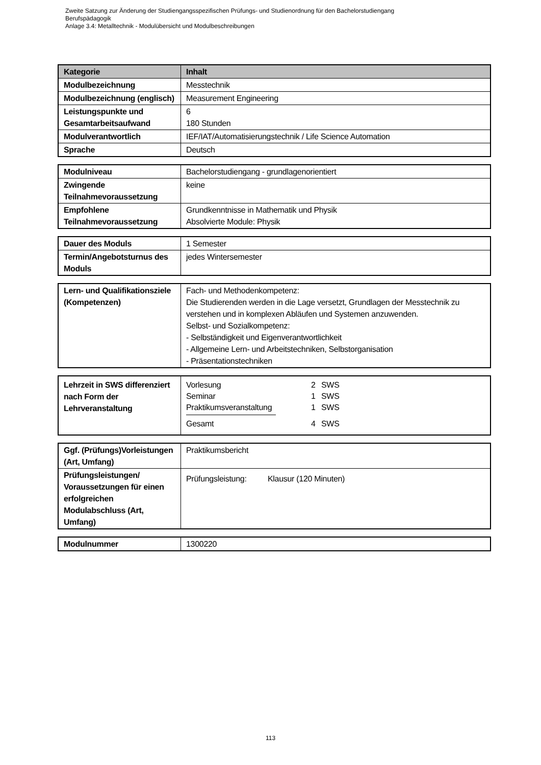Zweite Satzung zur Änderung der Studiengangsspezifischen Prüfungs- und Studienordnung für den Bachelorstudiengang
Berufspädagogik
Anlage 3.4: Metalltechnik - Modulübersicht und Modulbeschreibungen
| Kategorie | Inhalt |
| --- | --- |
| Modulbezeichnung | Messtechnik |
| Modulbezeichnung (englisch) | Measurement Engineering |
| Leistungspunkte und Gesamtarbeitsaufwand | 6 180 Stunden |
| Modulverantwortlich | IEF/IAT/Automatisierungstechnik / Life Science Automation |
| Sprache | Deutsch |
| Modulniveau | Bachelorstudiengang - grundlagenorientiert |
| Zwingende Teilnahmevoraussetzung | keine |
| Empfohlene Teilnahmevoraussetzung | Grundkenntnisse in Mathematik und Physik Absolvierte Module: Physik |
| Dauer des Moduls | 1 Semester |
| Termin/Angebotsturnus des Moduls | jedes Wintersemester |
| Lern- und Qualifikationsziele (Kompetenzen) | Fach- und Methodenkompetenz: Die Studierenden werden in die Lage versetzt, Grundlagen der Messtechnik zu verstehen und in komplexen Abläufen und Systemen anzuwenden. Selbst- und Sozialkompetenz: - Selbständigkeit und Eigenverantwortlichkeit - Allgemeine Lern- und Arbeitstechniken, Selbstorganisation - Präsentationstechniken |
| Lehrzeit in SWS differenziert nach Form der Lehrveranstaltung | / Vorlesung / 2 / SWS / / Seminar / 1 / SWS / / Praktikumsveranstaltung / 1 / SWS / / Gesamt / 4 / SWS / |
| Ggf. (Prüfungs)Vorleistungen (Art, Umfang) | Praktikumsbericht |
| Prüfungsleistungen/ Voraussetzungen für einen erfolgreichen Modulabschluss (Art, Umfang) | Prüfungsleistung: Klausur (120 Minuten) |
| Modulnummer | 1300220 |
113